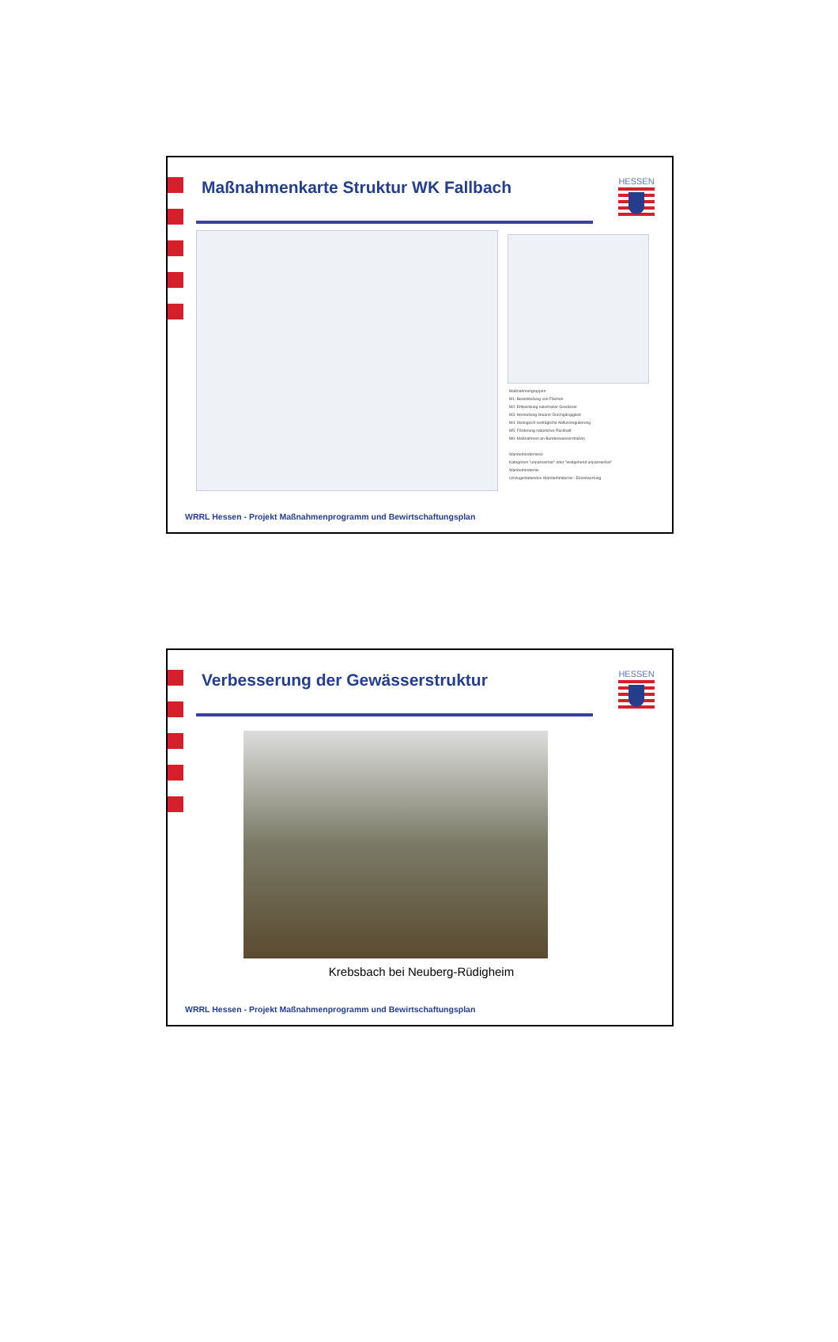Maßnahmenkarte Struktur WK Fallbach
HESSEN
Maßnahmengruppen
M1: Bereitstellung von Flächen
M2: Entwicklung naturnaher Gewässer
M3: Herstellung linearer Durchgängigkeit
M4: ökologisch verträgliche Abflussregulierung
M5: Förderung natürlicher Rückhalt
M6: Maßnahmen an Bundeswasserstraßen
Wanderhindernisse
Kategorien "unpassierbar" oder "weitgehend unpassierbar"
Wanderhindernis
Umzugestaltendes Wanderhindernis - Einzelwertung
WRRL Hessen - Projekt Maßnahmenprogramm und Bewirtschaftungsplan
Verbesserung der Gewässerstruktur
HESSEN
Krebsbach bei Neuberg-Rüdigheim
WRRL Hessen - Projekt Maßnahmenprogramm und Bewirtschaftungsplan